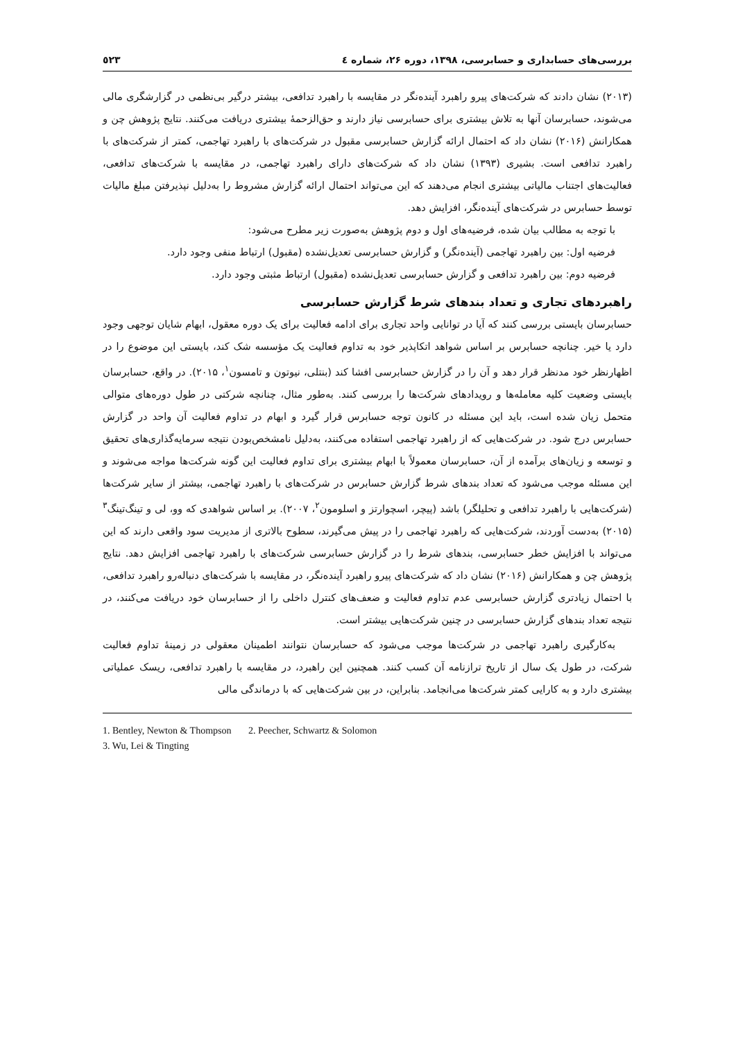بررسی‌های حسابداری و حسابرسی، ۱۳۹۸، دوره ۲۶، شماره ٤ ٥٢٣
(۲۰۱۳) نشان دادند که شرکت‌های پیرو راهبرد آینده‌نگر در مقایسه با راهبرد تدافعی، بیشتر درگیر بی‌نظمی در گزارشگری مالی می‌شوند، حسابرسان آنها به تلاش بیشتری برای حسابرسی نیاز دارند و حق‌الزحمهٔ بیشتری دریافت می‌کنند. نتایج پژوهش چن و همکارانش (۲۰۱۶) نشان داد که احتمال ارائه گزارش حسابرسی مقبول در شرکت‌های با راهبرد تهاجمی، کمتر از شرکت‌های با راهبرد تدافعی است. بشیری (۱۳۹۳) نشان داد که شرکت‌های دارای راهبرد تهاجمی، در مقایسه با شرکت‌های تدافعی، فعالیت‌های اجتناب مالیاتی بیشتری انجام می‌دهند که این می‌تواند احتمال ارائه گزارش مشروط را به‌دلیل نپذیرفتن مبلغ مالیات توسط حسابرس در شرکت‌های آینده‌نگر، افزایش دهد.
با توجه به مطالب بیان شده، فرضیه‌های اول و دوم پژوهش به‌صورت زیر مطرح می‌شود:
فرضیه اول: بین راهبرد تهاجمی (آینده‌نگر) و گزارش حسابرسی تعدیل‌نشده (مقبول) ارتباط منفی وجود دارد.
فرضیه دوم: بین راهبرد تدافعی و گزارش حسابرسی تعدیل‌نشده (مقبول) ارتباط مثبتی وجود دارد.
راهبردهای تجاری و تعداد بندهای شرط گزارش حسابرسی
حسابرسان بایستی بررسی کنند که آیا در توانایی واحد تجاری برای ادامه فعالیت برای یک دوره معقول، ابهام شایان توجهی وجود دارد یا خیر. چنانچه حسابرس بر اساس شواهد اتکاپذیر خود به تداوم فعالیت یک مؤسسه شک کند، بایستی این موضوع را در اظهارنظر خود مدنظر قرار دهد و آن را در گزارش حسابرسی افشا کند (بنتلی، نیوتون و تامسون<sup>۱</sup>، ۲۰۱۵). در واقع، حسابرسان بایستی وضعیت کلیه معامله‌ها و رویدادهای شرکت‌ها را بررسی کنند. به‌طور مثال، چنانچه شرکتی در طول دوره‌های متوالی متحمل زیان شده است، باید این مسئله در کانون توجه حسابرس قرار گیرد و ابهام در تداوم فعالیت آن واحد در گزارش حسابرس درج شود. در شرکت‌هایی که از راهبرد تهاجمی استفاده می‌کنند، به‌دلیل نامشخص‌بودن نتیجه سرمایه‌گذاری‌های تحقیق و توسعه و زیان‌های برآمده از آن، حسابرسان معمولاً با ابهام بیشتری برای تداوم فعالیت این گونه شرکت‌ها مواجه می‌شوند و این مسئله موجب می‌شود که تعداد بندهای شرط گزارش حسابرس در شرکت‌های با راهبرد تهاجمی، بیشتر از سایر شرکت‌ها (شرکت‌هایی با راهبرد تدافعی و تحلیلگر) باشد (پیچر، اسچوارتز و اسلومون<sup>۲</sup>، ۲۰۰۷). بر اساس شواهدی که وو، لی و تینگ‌تینگ<sup>۳</sup> (۲۰۱۵) به‌دست آوردند، شرکت‌هایی که راهبرد تهاجمی را در پیش می‌گیرند، سطوح بالاتری از مدیریت سود واقعی دارند که این می‌تواند با افزایش خطر حسابرسی، بندهای شرط را در گزارش حسابرسی شرکت‌های با راهبرد تهاجمی افزایش دهد. نتایج پژوهش چن و همکارانش (۲۰۱۶) نشان داد که شرکت‌های پیرو راهبرد آینده‌نگر، در مقایسه با شرکت‌های دنباله‌رو راهبرد تدافعی، با احتمال زیادتری گزارش حسابرسی عدم تداوم فعالیت و ضعف‌های کنترل داخلی را از حسابرسان خود دریافت می‌کنند، در نتیجه تعداد بندهای گزارش حسابرسی در چنین شرکت‌هایی بیشتر است.
به‌کارگیری راهبرد تهاجمی در شرکت‌ها موجب می‌شود که حسابرسان نتوانند اطمینان معقولی در زمینهٔ تداوم فعالیت شرکت، در طول یک سال از تاریخ ترازنامه آن کسب کنند. همچنین این راهبرد، در مقایسه با راهبرد تدافعی، ریسک عملیاتی بیشتری دارد و به کارایی کمتر شرکت‌ها می‌انجامد. بنابراین، در بین شرکت‌هایی که با درماندگی مالی
1. Bentley, Newton & Thompson 2. Peecher, Schwartz & Solomon
3. Wu, Lei & Tingting